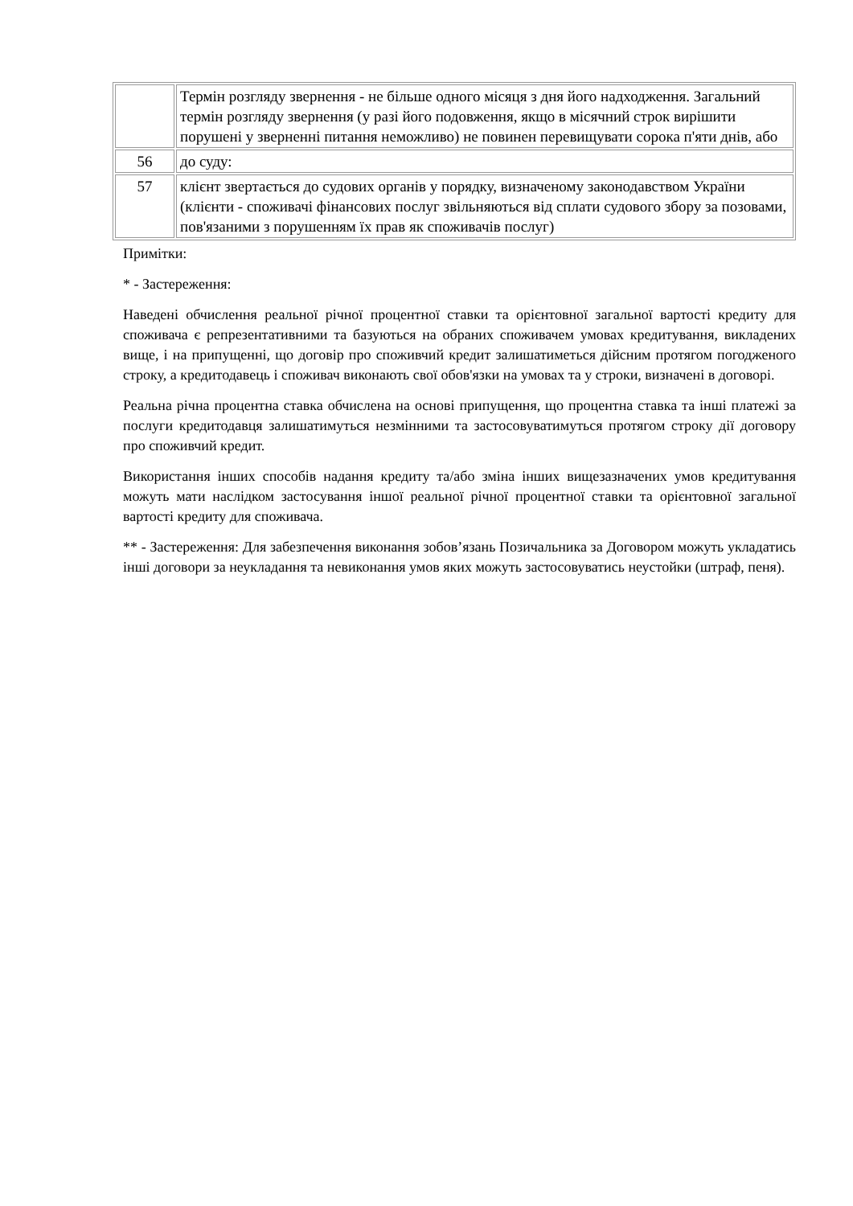| | Термін розгляду звернення - не більше одного місяця з дня його надходження. Загальний термін розгляду звернення (у разі його подовження, якщо в місячний строк вирішити порушені у зверненні питання неможливо) не повинен перевищувати сорока п'яти днів, або |
| 56 | до суду: |
| 57 | клієнт звертається до судових органів у порядку, визначеному законодавством України (клієнти - споживачі фінансових послуг звільняються від сплати судового збору за позовами, пов'язаними з порушенням їх прав як споживачів послуг) |
Примітки:
* - Застереження:
Наведені обчислення реальної річної процентної ставки та орієнтовної загальної вартості кредиту для споживача є репрезентативними та базуються на обраних споживачем умовах кредитування, викладених вище, і на припущенні, що договір про споживчий кредит залишатиметься дійсним протягом погодженого строку, а кредитодавець і споживач виконають свої обов'язки на умовах та у строки, визначені в договорі.
Реальна річна процентна ставка обчислена на основі припущення, що процентна ставка та інші платежі за послуги кредитодавця залишатимуться незмінними та застосовуватимуться протягом строку дії договору про споживчий кредит.
Використання інших способів надання кредиту та/або зміна інших вищезазначених умов кредитування можуть мати наслідком застосування іншої реальної річної процентної ставки та орієнтовної загальної вартості кредиту для споживача.
** - Застереження: Для забезпечення виконання зобов’язань Позичальника за Договором можуть укладатись інші договори за неукладання та невиконання умов яких можуть застосовуватись неустойки (штраф, пеня).